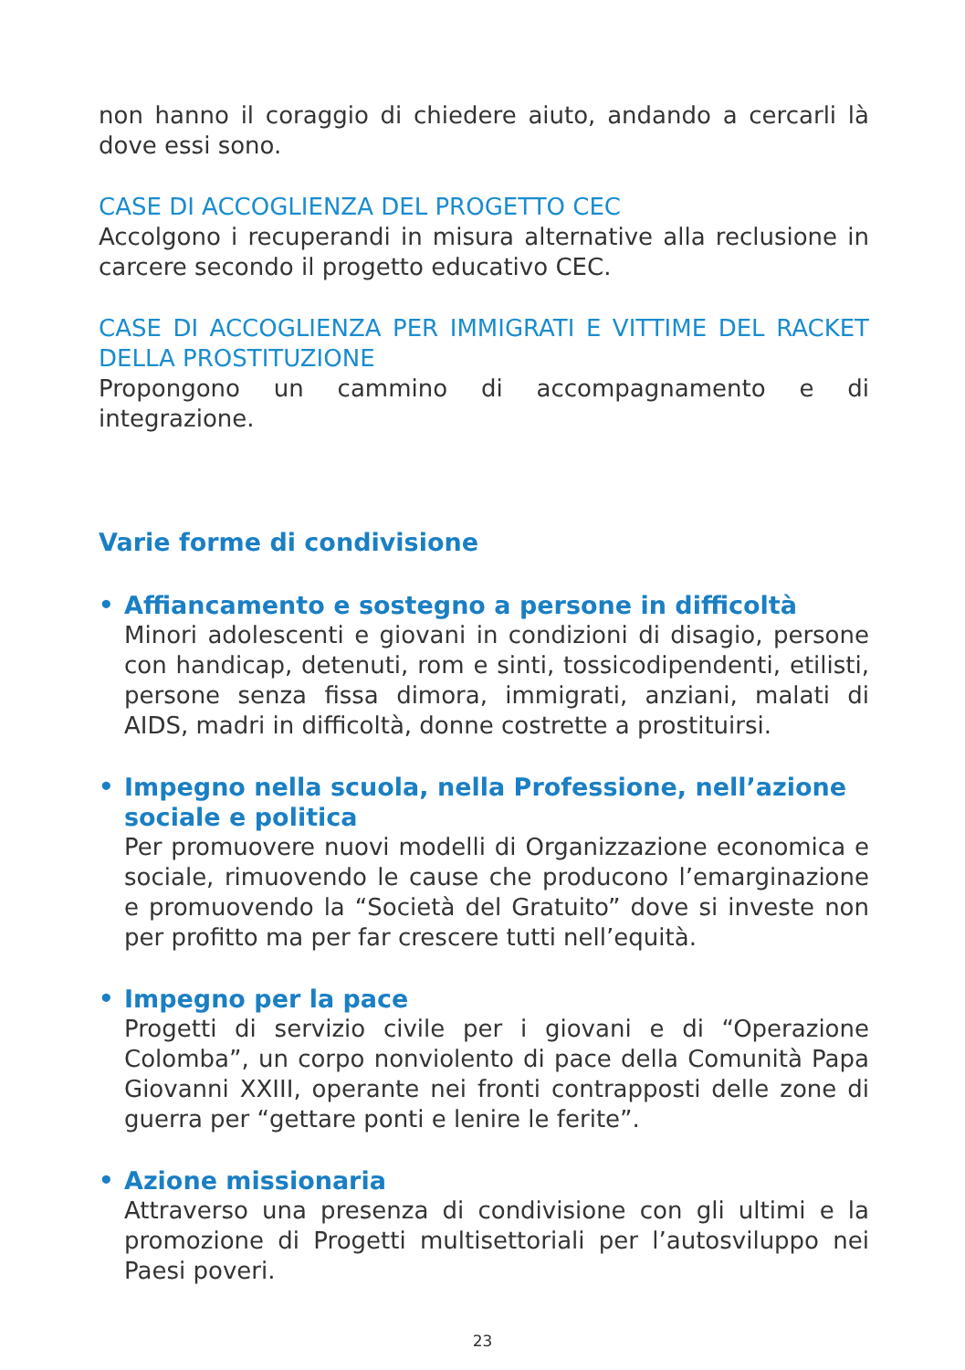non hanno il coraggio di chiedere aiuto, andando a cercarli là dove essi sono.
CASE DI ACCOGLIENZA DEL PROGETTO CEC
Accolgono i recuperandi in misura alternative alla reclusione in carcere secondo il progetto educativo CEC.
CASE DI ACCOGLIENZA PER IMMIGRATI E VITTIME DEL RACKET DELLA PROSTITUZIONE
Propongono un cammino di accompagnamento e di integrazione.
Varie forme di condivisione
•
Affiancamento e sostegno a persone in difficoltà
Minori adolescenti e giovani in condizioni di disagio, persone con handicap, detenuti, rom e sinti, tossicodipendenti, etilisti, persone senza fissa dimora, immigrati, anziani, malati di AIDS, madri in difficoltà, donne costrette a prostituirsi.
•
Impegno nella scuola, nella Professione, nell’azione sociale e politica
Per promuovere nuovi modelli di Organizzazione economica e sociale, rimuovendo le cause che producono l’emarginazione e promuovendo la “Società del Gratuito” dove si investe non per profitto ma per far crescere tutti nell’equità.
•
Impegno per la pace
Progetti di servizio civile per i giovani e di “Operazione Colomba”, un corpo nonviolento di pace della Comunità Papa Giovanni XXIII, operante nei fronti contrapposti delle zone di guerra per “gettare ponti e lenire le ferite”.
•
Azione missionaria
Attraverso una presenza di condivisione con gli ultimi e la promozione di Progetti multisettoriali per l’autosviluppo nei Paesi poveri.
23